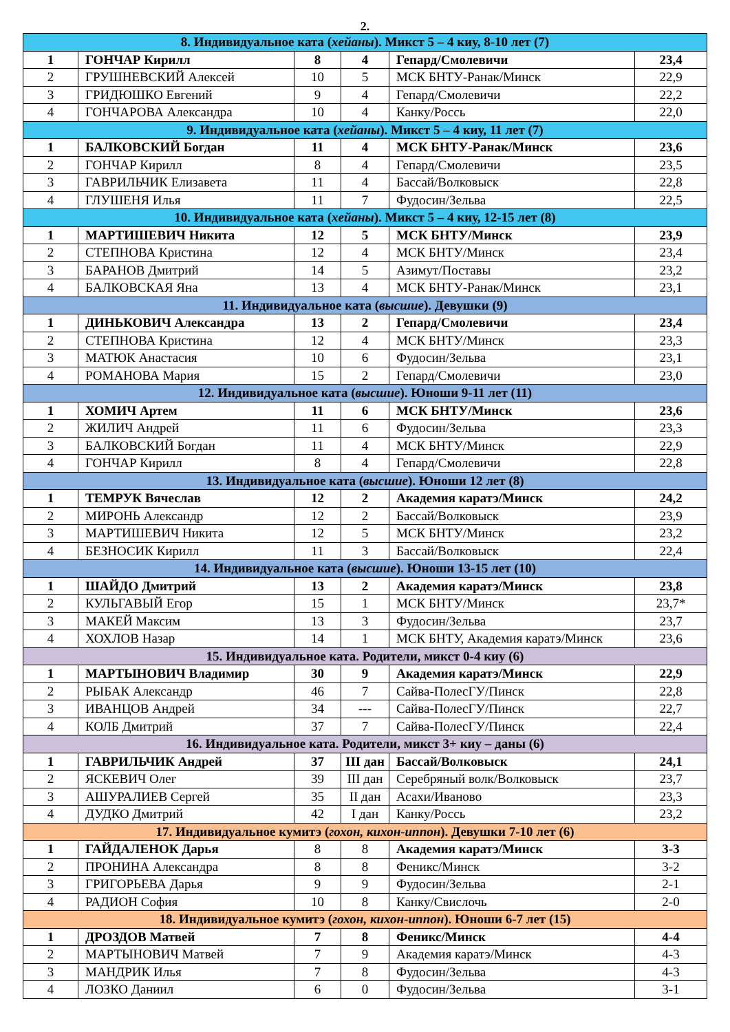2.
| 8. Индивидуальное ката ( хейаны ). Микст 5 – 4 киу, 8-10 лет (7) | | | | | |
| 1 | ГОНЧАР Кирилл | 8 | 4 | Гепард/Смолевичи | 23,4 |
| 2 | ГРУШНЕВСКИЙ Алексей | 10 | 5 | МСК БНТУ-Ранак/Минск | 22,9 |
| 3 | ГРИДЮШКО Евгений | 9 | 4 | Гепард/Смолевичи | 22,2 |
| 4 | ГОНЧАРОВА Александра | 10 | 4 | Канку/Россь | 22,0 |
| 9. Индивидуальное ката ( хейаны ). Микст 5 – 4 киу, 11 лет (7) | | | | | |
| 1 | БАЛКОВСКИЙ Богдан | 11 | 4 | МСК БНТУ-Ранак/Минск | 23,6 |
| 2 | ГОНЧАР Кирилл | 8 | 4 | Гепард/Смолевичи | 23,5 |
| 3 | ГАВРИЛЬЧИК Елизавета | 11 | 4 | Бассай/Волковыск | 22,8 |
| 4 | ГЛУШЕНЯ Илья | 11 | 7 | Фудосин/Зельва | 22,5 |
| 10. Индивидуальное ката ( хейаны ). Микст 5 – 4 киу, 12-15 лет (8) | | | | | |
| 1 | МАРТИШЕВИЧ Никита | 12 | 5 | МСК БНТУ/Минск | 23,9 |
| 2 | СТЕПНОВА Кристина | 12 | 4 | МСК БНТУ/Минск | 23,4 |
| 3 | БАРАНОВ Дмитрий | 14 | 5 | Азимут/Поставы | 23,2 |
| 4 | БАЛКОВСКАЯ Яна | 13 | 4 | МСК БНТУ-Ранак/Минск | 23,1 |
| 11. Индивидуальное ката ( высшие ). Девушки (9) | | | | | |
| 1 | ДИНЬКОВИЧ Александра | 13 | 2 | Гепард/Смолевичи | 23,4 |
| 2 | СТЕПНОВА Кристина | 12 | 4 | МСК БНТУ/Минск | 23,3 |
| 3 | МАТЮК Анастасия | 10 | 6 | Фудосин/Зельва | 23,1 |
| 4 | РОМАНОВА Мария | 15 | 2 | Гепард/Смолевичи | 23,0 |
| 12. Индивидуальное ката ( высшие ). Юноши 9-11 лет (11) | | | | | |
| 1 | ХОМИЧ Артем | 11 | 6 | МСК БНТУ/Минск | 23,6 |
| 2 | ЖИЛИЧ Андрей | 11 | 6 | Фудосин/Зельва | 23,3 |
| 3 | БАЛКОВСКИЙ Богдан | 11 | 4 | МСК БНТУ/Минск | 22,9 |
| 4 | ГОНЧАР Кирилл | 8 | 4 | Гепард/Смолевичи | 22,8 |
| 13. Индивидуальное ката ( высшие ). Юноши 12 лет (8) | | | | | |
| 1 | ТЕМРУК Вячеслав | 12 | 2 | Академия каратэ/Минск | 24,2 |
| 2 | МИРОНЬ Александр | 12 | 2 | Бассай/Волковыск | 23,9 |
| 3 | МАРТИШЕВИЧ Никита | 12 | 5 | МСК БНТУ/Минск | 23,2 |
| 4 | БЕЗНОСИК Кирилл | 11 | 3 | Бассай/Волковыск | 22,4 |
| 14. Индивидуальное ката ( высшие ). Юноши 13-15 лет (10) | | | | | |
| 1 | ШАЙДО Дмитрий | 13 | 2 | Академия каратэ/Минск | 23,8 |
| 2 | КУЛЬГАВЫЙ Егор | 15 | 1 | МСК БНТУ/Минск | 23,7* |
| 3 | МАКЕЙ Максим | 13 | 3 | Фудосин/Зельва | 23,7 |
| 4 | ХОХЛОВ Назар | 14 | 1 | МСК БНТУ, Академия каратэ/Минск | 23,6 |
| 15. Индивидуальное ката. Родители, микст 0-4 киу (6) | | | | | |
| 1 | МАРТЫНОВИЧ Владимир | 30 | 9 | Академия каратэ/Минск | 22,9 |
| 2 | РЫБАК Александр | 46 | 7 | Сайва-ПолесГУ/Пинск | 22,8 |
| 3 | ИВАНЦОВ Андрей | 34 | --- | Сайва-ПолесГУ/Пинск | 22,7 |
| 4 | КОЛБ Дмитрий | 37 | 7 | Сайва-ПолесГУ/Пинск | 22,4 |
| 16. Индивидуальное ката. Родители, микст 3+ киу – даны (6) | | | | | |
| 1 | ГАВРИЛЬЧИК Андрей | 37 | III дан | Бассай/Волковыск | 24,1 |
| 2 | ЯСКЕВИЧ Олег | 39 | III дан | Серебряный волк/Волковыск | 23,7 |
| 3 | АШУРАЛИЕВ Сергей | 35 | II дан | Асахи/Иваново | 23,3 |
| 4 | ДУДКО Дмитрий | 42 | I дан | Канку/Россь | 23,2 |
| 17. Индивидуальное кумитэ ( гохон, кихон-иппон ). Девушки 7-10 лет (6) | | | | | |
| 1 | ГАЙДАЛЕНОК Дарья | 8 | 8 | Академия каратэ/Минск | 3-3 |
| 2 | ПРОНИНА Александра | 8 | 8 | Феникс/Минск | 3-2 |
| 3 | ГРИГОРЬЕВА Дарья | 9 | 9 | Фудосин/Зельва | 2-1 |
| 4 | РАДИОН София | 10 | 8 | Канку/Свислочь | 2-0 |
| 18. Индивидуальное кумитэ ( гохон, кихон-иппон ). Юноши 6-7 лет (15) | | | | | |
| 1 | ДРОЗДОВ Матвей | 7 | 8 | Феникс/Минск | 4-4 |
| 2 | МАРТЫНОВИЧ Матвей | 7 | 9 | Академия каратэ/Минск | 4-3 |
| 3 | МАНДРИК Илья | 7 | 8 | Фудосин/Зельва | 4-3 |
| 4 | ЛОЗКО Даниил | 6 | 0 | Фудосин/Зельва | 3-1 |